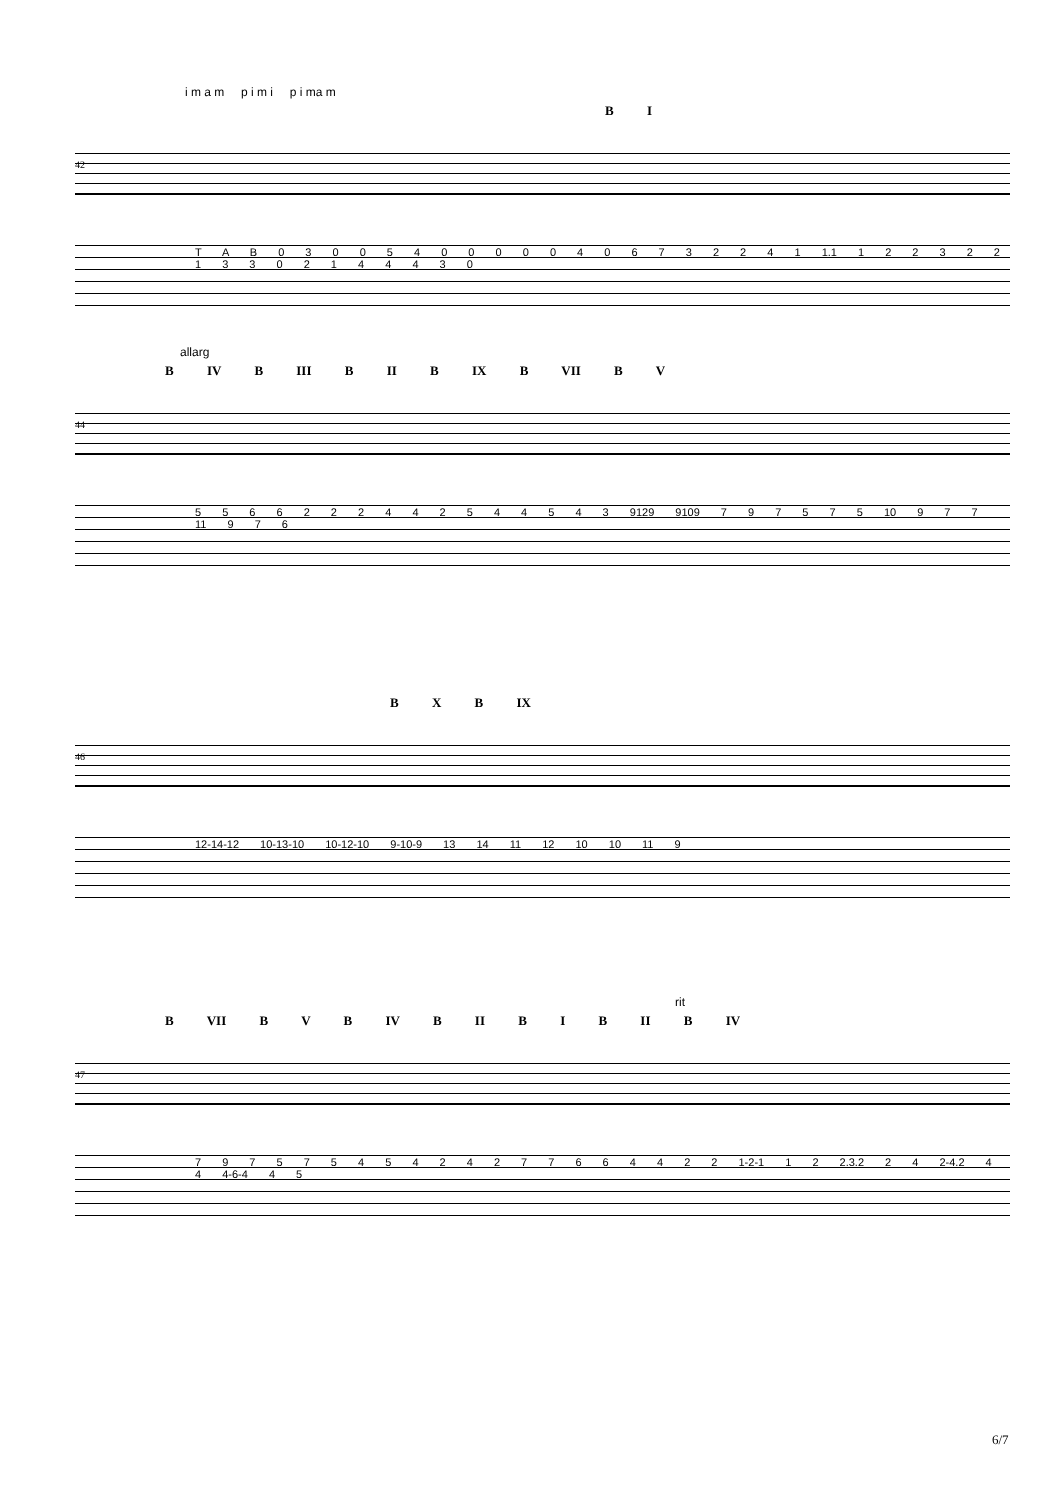i m a m p i m i p i ma m
B I
42
T A B 0 3 0 0 5 4 0 0 0 0 0 4 0 6 7 3 2 2 4 1 1.1 1 2 2 3 2 2 1 3 3 0 2 1 4 4 4 3 0
allarg
B IV B III B II B IX B VII B V
44
5 5 6 6 2 2 2 4 4 2 5 4 4 5 4 3 9129 9109 7 9 7 5 7 5 10 9 7 7 11 9 7 6
B X B IX
46
12-14-12 10-13-10 10-12-10 9-10-9 13 14 11 12 10 10 11 9
rit
B VII B V B IV B II B I B II B IV
47
7 9 7 5 7 5 4 5 4 2 4 2 7 7 6 6 4 4 2 2 1-2-1 1 2 2.3.2 2 4 2-4.2 4 4 4-6-4 4 5
6/7